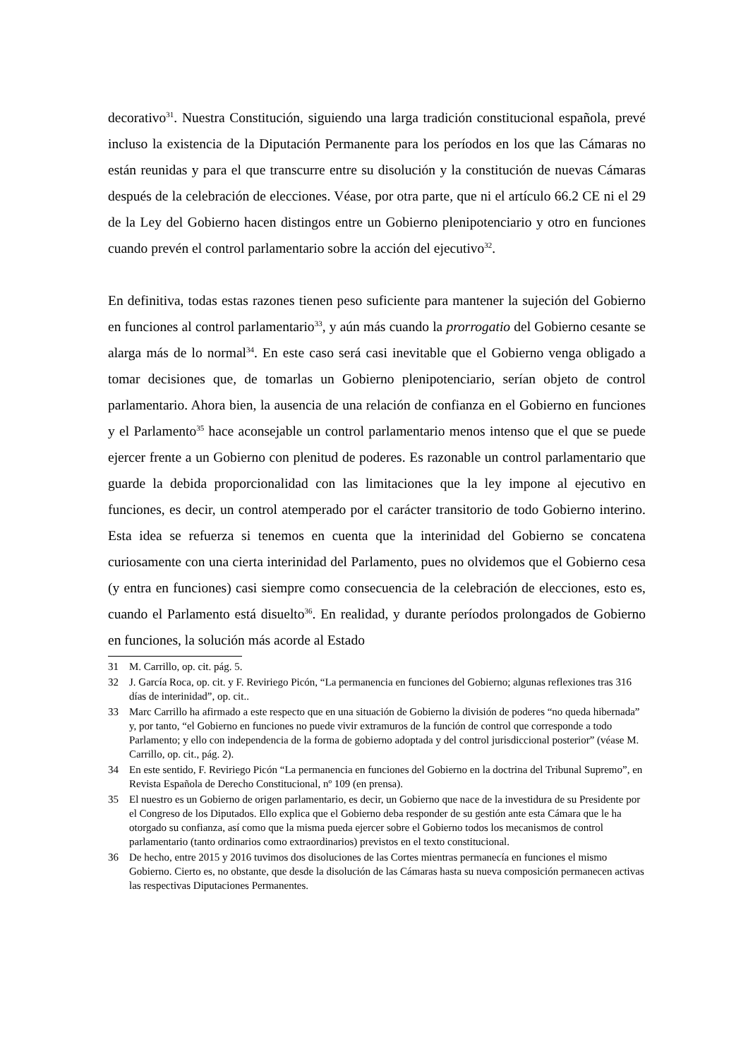decorativo<sup>31</sup>. Nuestra Constitución, siguiendo una larga tradición constitucional española, prevé incluso la existencia de la Diputación Permanente para los períodos en los que las Cámaras no están reunidas y para el que transcurre entre su disolución y la constitución de nuevas Cámaras después de la celebración de elecciones. Véase, por otra parte, que ni el artículo 66.2 CE ni el 29 de la Ley del Gobierno hacen distingos entre un Gobierno plenipotenciario y otro en funciones cuando prevén el control parlamentario sobre la acción del ejecutivo<sup>32</sup>.
En definitiva, todas estas razones tienen peso suficiente para mantener la sujeción del Gobierno en funciones al control parlamentario<sup>33</sup>, y aún más cuando la prorrogatio del Gobierno cesante se alarga más de lo normal<sup>34</sup>. En este caso será casi inevitable que el Gobierno venga obligado a tomar decisiones que, de tomarlas un Gobierno plenipotenciario, serían objeto de control parlamentario. Ahora bien, la ausencia de una relación de confianza en el Gobierno en funciones y el Parlamento<sup>35</sup> hace aconsejable un control parlamentario menos intenso que el que se puede ejercer frente a un Gobierno con plenitud de poderes. Es razonable un control parlamentario que guarde la debida proporcionalidad con las limitaciones que la ley impone al ejecutivo en funciones, es decir, un control atemperado por el carácter transitorio de todo Gobierno interino. Esta idea se refuerza si tenemos en cuenta que la interinidad del Gobierno se concatena curiosamente con una cierta interinidad del Parlamento, pues no olvidemos que el Gobierno cesa (y entra en funciones) casi siempre como consecuencia de la celebración de elecciones, esto es, cuando el Parlamento está disuelto<sup>36</sup>. En realidad, y durante períodos prolongados de Gobierno en funciones, la solución más acorde al Estado
31 M. Carrillo, op. cit. pág. 5.
32 J. García Roca, op. cit. y F. Reviriego Picón, “La permanencia en funciones del Gobierno; algunas reflexiones tras 316 días de interinidad”, op. cit..
33 Marc Carrillo ha afirmado a este respecto que en una situación de Gobierno la división de poderes “no queda hibernada” y, por tanto, “el Gobierno en funciones no puede vivir extramuros de la función de control que corresponde a todo Parlamento; y ello con independencia de la forma de gobierno adoptada y del control jurisdiccional posterior” (véase M. Carrillo, op. cit., pág. 2).
34 En este sentido, F. Reviriego Picón “La permanencia en funciones del Gobierno en la doctrina del Tribunal Supremo”, en Revista Española de Derecho Constitucional, nº 109 (en prensa).
35 El nuestro es un Gobierno de origen parlamentario, es decir, un Gobierno que nace de la investidura de su Presidente por el Congreso de los Diputados. Ello explica que el Gobierno deba responder de su gestión ante esta Cámara que le ha otorgado su confianza, así como que la misma pueda ejercer sobre el Gobierno todos los mecanismos de control parlamentario (tanto ordinarios como extraordinarios) previstos en el texto constitucional.
36 De hecho, entre 2015 y 2016 tuvimos dos disoluciones de las Cortes mientras permanecía en funciones el mismo Gobierno. Cierto es, no obstante, que desde la disolución de las Cámaras hasta su nueva composición permanecen activas las respectivas Diputaciones Permanentes.